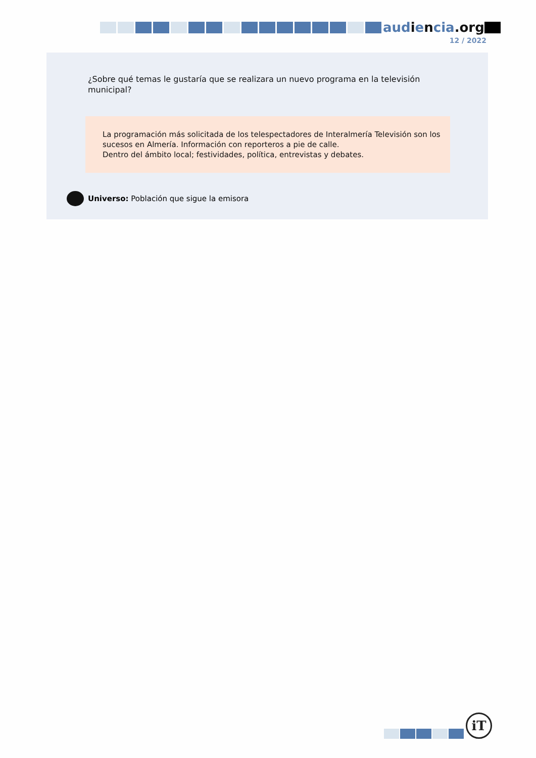audiencia.org
12 / 2022
¿Sobre qué temas le gustaría que se realizara un nuevo programa en la televisión municipal?
La programación más solicitada de los telespectadores de Interalmería Televisión son los sucesos en Almería. Información con reporteros a pie de calle.
Dentro del ámbito local; festividades, política, entrevistas y debates.
Universo: Población que sigue la emisora
iT